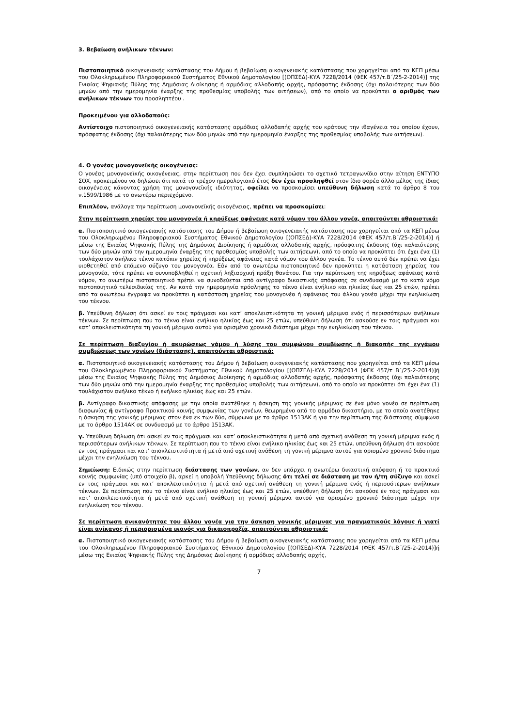3. Βεβαίωση ανήλικων τέκνων:
Πιστοποιητικό οικογενειακής κατάστασης του Δήμου ή βεβαίωση οικογενειακής κατάστασης που χορηγείται από τα ΚΕΠ μέσω του Ολοκληρωμένου Πληροφοριακού Συστήματος Εθνικού Δημοτολογίου [(ΟΠΣΕΔ)-ΚΥΑ 7228/2014 (ΦΕΚ 457/τ.Β΄/25-2-2014)] της Ενιαίας Ψηφιακής Πύλης της Δημόσιας Διοίκησης ή αρμόδιας αλλοδαπής αρχής, πρόσφατης έκδοσης (όχι παλαιότερης των δύο μηνών από την ημερομηνία έναρξης της προθεσμίας υποβολής των αιτήσεων), από το οποίο να προκύπτει ο αριθμός των ανήλικων τέκνων του προσληπτέου .
Προκειμένου για αλλοδαπούς:
Αντίστοιχο πιστοποιητικό οικογενειακής κατάστασης αρμόδιας αλλοδαπής αρχής του κράτους την ιθαγένεια του οποίου έχουν, πρόσφατης έκδοσης (όχι παλαιότερης των δύο μηνών από την ημερομηνία έναρξης της προθεσμίας υποβολής των αιτήσεων).
4. Ο γονέας μονογονεϊκής οικογένειας:
Ο γονέας μονογονεϊκής οικογένειας, στην περίπτωση που δεν έχει συμπληρώσει το σχετικό τετραγωνίδιο στην αίτηση ΕΝΤΥΠΟ ΣΟΧ, προκειμένου να δηλώσει ότι κατά το τρέχον ημερολογιακό έτος δεν έχει προσληφθεί στον ίδιο φορέα άλλο μέλος της ίδιας οικογένειας κάνοντας χρήση της μονογονεϊκής ιδιότητας, οφείλει να προσκομίσει υπεύθυνη δήλωση κατά το άρθρο 8 του ν.1599/1986 με το ανωτέρω περιεχόμενο.
Επιπλέον, ανάλογα την περίπτωση μονογονεϊκής οικογένειας, πρέπει να προσκομίσει:
Στην περίπτωση χηρείας του μονογονέα ή κηρύξεως αφάνειας κατά νόμον του άλλου γονέα, απαιτούνται αθροιστικά:
α. Πιστοποιητικό οικογενειακής κατάστασης του Δήμου ή βεβαίωση οικογενειακής κατάστασης που χορηγείται από τα ΚΕΠ μέσω του Ολοκληρωμένου Πληροφοριακού Συστήματος Εθνικού Δημοτολογίου [(ΟΠΣΕΔ)-ΚΥΑ 7228/2014 (ΦΕΚ 457/τ.Β΄/25-2-2014)] ή μέσω της Ενιαίας Ψηφιακής Πύλης της Δημόσιας Διοίκησης ή αρμόδιας αλλοδαπής αρχής, πρόσφατης έκδοσης (όχι παλαιότερης των δύο μηνών από την ημερομηνία έναρξης της προθεσμίας υποβολής των αιτήσεων), από το οποίο να προκύπτει ότι έχει ένα (1) τουλάχιστον ανήλικο τέκνο κατόπιν χηρείας ή κηρύξεως αφάνειας κατά νόμον του άλλου γονέα. Το τέκνο αυτό δεν πρέπει να έχει υιοθετηθεί από επόμενο σύζυγο του μονογονέα. Εάν από το ανωτέρω πιστοποιητικό δεν προκύπτει η κατάσταση χηρείας του μονογονέα, τότε πρέπει να συνυποβληθεί η σχετική ληξιαρχική πράξη θανάτου. Για την περίπτωση της κηρύξεως αφάνειας κατά νόμον, το ανωτέρω πιστοποιητικό πρέπει να συνοδεύεται από αντίγραφο δικαστικής απόφασης σε συνδυασμό με το κατά νόμο πιστοποιητικό τελεσιδικίας της. Αν κατά την ημερομηνία πρόσληψης το τέκνο είναι ενήλικο και ηλικίας έως και 25 ετών, πρέπει από τα ανωτέρω έγγραφα να προκύπτει η κατάσταση χηρείας του μονογονέα ή αφάνειας του άλλου γονέα μέχρι την ενηλικίωση του τέκνου.
β. Υπεύθυνη δήλωση ότι ασκεί εν τοις πράγμασι και κατ’ αποκλειστικότητα τη γονική μέριμνα ενός ή περισσότερων ανήλικων τέκνων. Σε περίπτωση που το τέκνο είναι ενήλικο ηλικίας έως και 25 ετών, υπεύθυνη δήλωση ότι ασκούσε εν τοις πράγμασι και κατ’ αποκλειστικότητα τη γονική μέριμνα αυτού για ορισμένο χρονικό διάστημα μέχρι την ενηλικίωση του τέκνου.
Σε περίπτωση διαζυγίου ή ακυρώσεως γάμου ή λύσης του συμφώνου συμβίωσης ή διακοπής της εγγάμου συμβιώσεως των γονέων (διάστασης), απαιτούνται αθροιστικά:
α. Πιστοποιητικό οικογενειακής κατάστασης του Δήμου ή βεβαίωση οικογενειακής κατάστασης που χορηγείται από τα ΚΕΠ μέσω του Ολοκληρωμένου Πληροφοριακού Συστήματος Εθνικού Δημοτολογίου [(ΟΠΣΕΔ)-ΚΥΑ 7228/2014 (ΦΕΚ 457/τ Β΄/25-2-2014)]ή μέσω της Ενιαίας Ψηφιακής Πύλης της Δημόσιας Διοίκησης ή αρμόδιας αλλοδαπής αρχής, πρόσφατης έκδοσης (όχι παλαιότερης των δύο μηνών από την ημερομηνία έναρξης της προθεσμίας υποβολής των αιτήσεων), από το οποίο να προκύπτει ότι έχει ένα (1) τουλάχιστον ανήλικο τέκνο ή ενήλικο ηλικίας έως και 25 ετών.
β. Αντίγραφο δικαστικής απόφασης με την οποία ανατέθηκε η άσκηση της γονικής μέριμνας σε ένα μόνο γονέα σε περίπτωση διαφωνίας ή αντίγραφο Πρακτικού κοινής συμφωνίας των γονέων, θεωρημένο από το αρμόδιο δικαστήριο, με το οποίο ανατέθηκε η άσκηση της γονικής μέριμνας στον ένα εκ των δύο, σύμφωνα με το άρθρο 1513ΑΚ ή για την περίπτωση της διάστασης σύμφωνα με το άρθρο 1514ΑΚ σε συνδυασμό με το άρθρο 1513ΑΚ.
γ. Υπεύθυνη δήλωση ότι ασκεί εν τοις πράγμασι και κατ’ αποκλειστικότητα ή μετά από σχετική ανάθεση τη γονική μέριμνα ενός ή περισσότερων ανήλικων τέκνων. Σε περίπτωση που το τέκνο είναι ενήλικο ηλικίας έως και 25 ετών, υπεύθυνη δήλωση ότι ασκούσε εν τοις πράγμασι και κατ’ αποκλειστικότητα ή μετά από σχετική ανάθεση τη γονική μέριμνα αυτού για ορισμένο χρονικό διάστημα μέχρι την ενηλικίωση του τέκνου.
Σημείωση: Ειδικώς στην περίπτωση διάστασης των γονέων, αν δεν υπάρχει η ανωτέρω δικαστική απόφαση ή το πρακτικό κοινής συμφωνίας (υπό στοιχείο β), αρκεί η υποβολή Υπεύθυνης δήλωσης ότι τελεί σε διάσταση με τον ή/τη σύζυγο και ασκεί εν τοις πράγμασι και κατ’ αποκλειστικότητα ή μετά από σχετική ανάθεση τη γονική μέριμνα ενός ή περισσότερων ανήλικων τέκνων. Σε περίπτωση που το τέκνο είναι ενήλικο ηλικίας έως και 25 ετών, υπεύθυνη δήλωση ότι ασκούσε εν τοις πράγμασι και κατ’ αποκλειστικότητα ή μετά από σχετική ανάθεση τη γονική μέριμνα αυτού για ορισμένο χρονικό διάστημα μέχρι την ενηλικίωση του τέκνου.
Σε περίπτωση ανικανότητας του άλλου γονέα για την άσκηση γονικής μέριμνας για πραγματικούς λόγους ή γιατί είναι ανίκανος ή περιορισμένα ικανός για δικαιοπραξία, απαιτούνται αθροιστικά:
α. Πιστοποιητικό οικογενειακής κατάστασης του Δήμου ή βεβαίωση οικογενειακής κατάστασης που χορηγείται από τα ΚΕΠ μέσω του Ολοκληρωμένου Πληροφοριακού Συστήματος Εθνικού Δημοτολογίου [(ΟΠΣΕΔ)-ΚΥΑ 7228/2014 (ΦΕΚ 457/τ.Β΄/25-2-2014)]ή μέσω της Ενιαίας Ψηφιακής Πύλης της Δημόσιας Διοίκησης ή αρμόδιας αλλοδαπής αρχής,
7